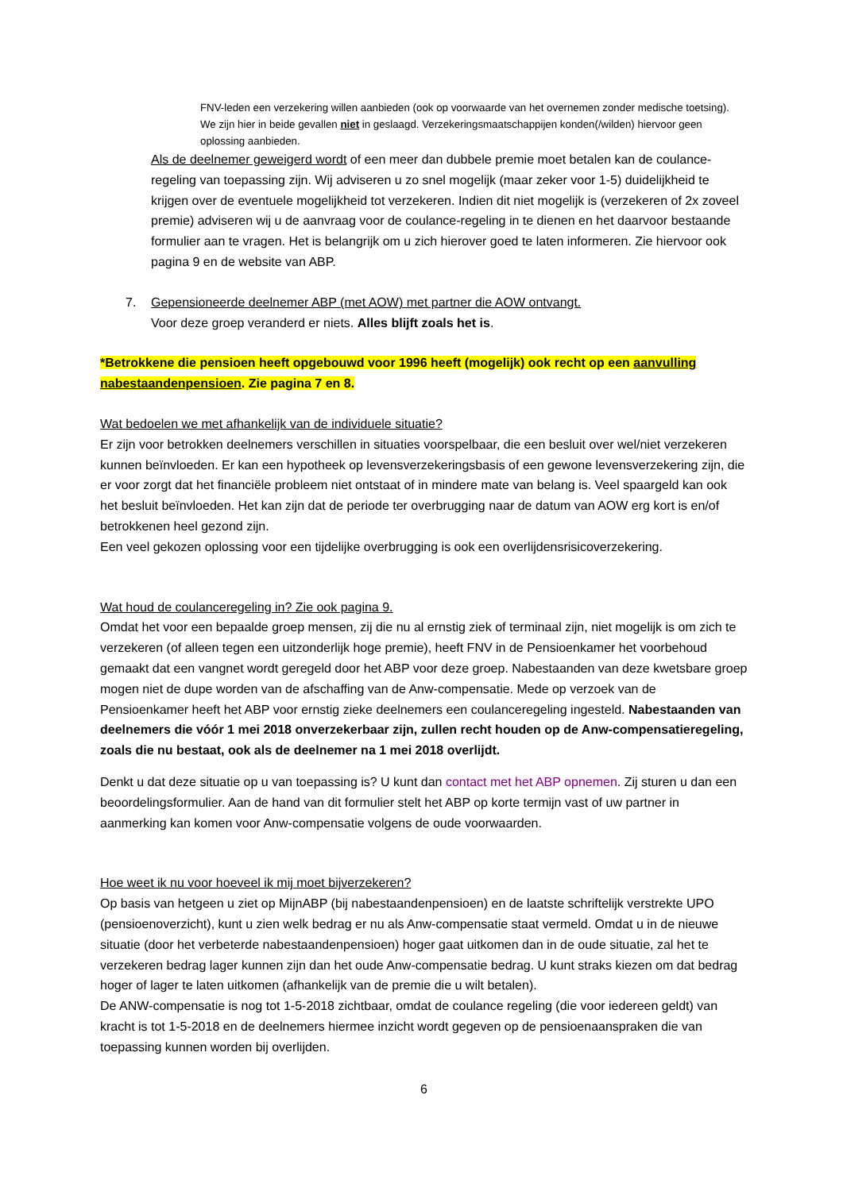FNV-leden een verzekering willen aanbieden (ook op voorwaarde van het overnemen zonder medische toetsing). We zijn hier in beide gevallen niet in geslaagd. Verzekeringsmaatschappijen konden(/wilden) hiervoor geen oplossing aanbieden.
Als de deelnemer geweigerd wordt of een meer dan dubbele premie moet betalen kan de coulance-regeling van toepassing zijn. Wij adviseren u zo snel mogelijk (maar zeker voor 1-5) duidelijkheid te krijgen over de eventuele mogelijkheid tot verzekeren. Indien dit niet mogelijk is (verzekeren of 2x zoveel premie) adviseren wij u de aanvraag voor de coulance-regeling in te dienen en het daarvoor bestaande formulier aan te vragen. Het is belangrijk om u zich hierover goed te laten informeren. Zie hiervoor ook pagina 9 en de website van ABP.
7. Gepensioneerde deelnemer ABP (met AOW) met partner die AOW ontvangt.
Voor deze groep veranderd er niets. Alles blijft zoals het is.
*Betrokkene die pensioen heeft opgebouwd voor 1996 heeft (mogelijk) ook recht op een aanvulling nabestaandenpensioen. Zie pagina 7 en 8.
Wat bedoelen we met afhankelijk van de individuele situatie?
Er zijn voor betrokken deelnemers verschillen in situaties voorspelbaar, die een besluit over wel/niet verzekeren kunnen beïnvloeden. Er kan een hypotheek op levensverzekeringsbasis of een gewone levensverzekering zijn, die er voor zorgt dat het financiële probleem niet ontstaat of in mindere mate van belang is. Veel spaargeld kan ook het besluit beïnvloeden. Het kan zijn dat de periode ter overbrugging naar de datum van AOW erg kort is en/of betrokkenen heel gezond zijn.
Een veel gekozen oplossing voor een tijdelijke overbrugging is ook een overlijdensrisicoverzekering.
Wat houd de coulanceregeling in? Zie ook pagina 9.
Omdat het voor een bepaalde groep mensen, zij die nu al ernstig ziek of terminaal zijn, niet mogelijk is om zich te verzekeren (of alleen tegen een uitzonderlijk hoge premie), heeft FNV in de Pensioenkamer het voorbehoud gemaakt dat een vangnet wordt geregeld door het ABP voor deze groep. Nabestaanden van deze kwetsbare groep mogen niet de dupe worden van de afschaffing van de Anw-compensatie. Mede op verzoek van de Pensioenkamer heeft het ABP voor ernstig zieke deelnemers een coulanceregeling ingesteld. Nabestaanden van deelnemers die vóór 1 mei 2018 onverzekerbaar zijn, zullen recht houden op de Anw-compensatieregeling, zoals die nu bestaat, ook als de deelnemer na 1 mei 2018 overlijdt.
Denkt u dat deze situatie op u van toepassing is? U kunt dan contact met het ABP opnemen. Zij sturen u dan een beoordelingsformulier. Aan de hand van dit formulier stelt het ABP op korte termijn vast of uw partner in aanmerking kan komen voor Anw-compensatie volgens de oude voorwaarden.
Hoe weet ik nu voor hoeveel ik mij moet bijverzekeren?
Op basis van hetgeen u ziet op MijnABP (bij nabestaandenpensioen) en de laatste schriftelijk verstrekte UPO (pensioenoverzicht), kunt u zien welk bedrag er nu als Anw-compensatie staat vermeld. Omdat u in de nieuwe situatie (door het verbeterde nabestaandenpensioen) hoger gaat uitkomen dan in de oude situatie, zal het te verzekeren bedrag lager kunnen zijn dan het oude Anw-compensatie bedrag. U kunt straks kiezen om dat bedrag hoger of lager te laten uitkomen (afhankelijk van de premie die u wilt betalen).
De ANW-compensatie is nog tot 1-5-2018 zichtbaar, omdat de coulance regeling (die voor iedereen geldt) van kracht is tot 1-5-2018 en de deelnemers hiermee inzicht wordt gegeven op de pensioenaanspraken die van toepassing kunnen worden bij overlijden.
6